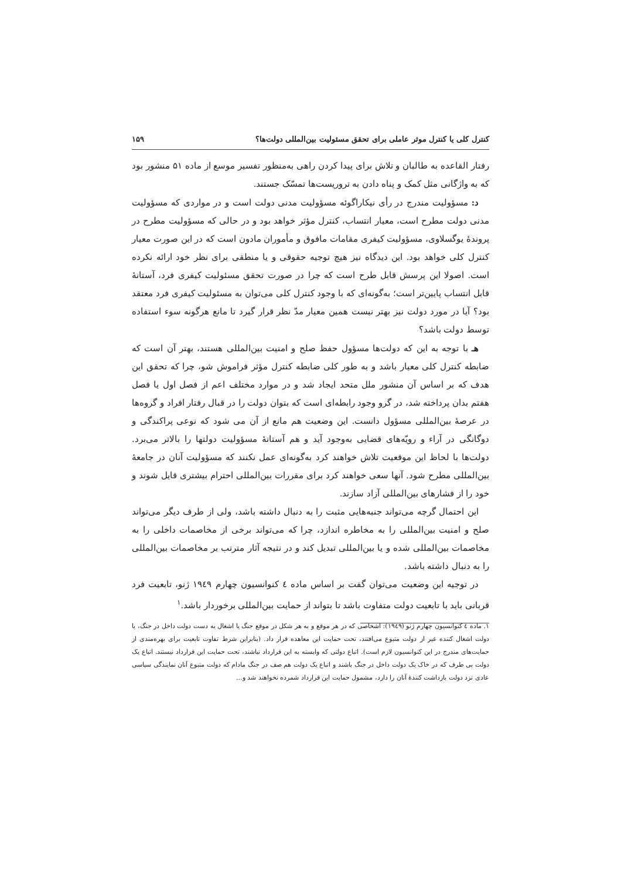کنترل کلی یا کنترل موثر عاملی برای تحقق مسئولیت بین‌المللی دولت‌ها؟ ۱۵۹
رفتار القاعده به طالبان و تلاش برای پیدا کردن راهی به‌منظور تفسیر موسع از ماده ۵۱ منشور بود که به واژگانی مثل کمک و پناه دادن به تروریست‌ها تمسّک جستند.
د: مسؤولیت مندرج در رأی نیکاراگوئه مسؤولیت مدنی دولت است و در مواردی که مسؤولیت مدنی دولت مطرح است، معیار انتساب، کنترل مؤثر خواهد بود و در حالی که مسؤولیت مطرح در پروندهٔ یوگسلاوی، مسؤولیت کیفری مقامات مافوق و مأموران مادون است که در این صورت معیار کنترل کلی خواهد بود. این دیدگاه نیز هیچ توجیه حقوقی و یا منطقی برای نظر خود ارائه نکرده است. اصولا این پرسش قابل طرح است که چرا در صورت تحقق مسئولیت کیفری فرد، آستانهٔ قابل انتساب پایین‌تر است؛ به‌گونه‌ای که با وجود کنترل کلی می‌توان به مسئولیت کیفری فرد معتقد بود؟ آیا در مورد دولت نیز بهتر نیست همین معیار مدّ نظر قرار گیرد تا مانع هرگونه سوء استفاده توسط دولت باشد؟
هـ با توجه به این که دولت‌ها مسؤول حفظ صلح و امنیت بین‌المللی هستند، بهتر آن است که ضابطه کنترل کلی معیار باشد و به طور کلی ضابطه کنترل مؤثر فراموش شو، چرا که تحقق این هدف که بر اساس آن منشور ملل متحد ایجاد شد و در موارد مختلف اعم از فصل اول یا فصل هفتم بدان پرداخته شد، در گرو وجود رابطه‌ای است که بتوان دولت را در قبال رفتار افراد و گروه‌ها در عرصهٔ بین‌المللی مسؤول دانست. این وضعیت هم مانع از آن می شود که نوعی پراکندگی و دوگانگی در آراء و رویّه‌های قضایی به‌وجود آید و هم آستانهٔ مسؤولیت دولتها را بالاتر می‌برد. دولت‌ها با لحاظ این موقعیت تلاش خواهند کرد به‌گونه‌ای عمل نکنند که مسؤولیت آنان در جامعهٔ بین‌المللی مطرح شود. آنها سعی خواهند کرد برای مقررات بین‌المللی احترام بیشتری قایل شوند و خود را از فشارهای بین‌المللی آزاد سازند.
این احتمال گرچه می‌تواند جنبه‌هایی مثبت را به دنبال داشته باشد، ولی از طرف دیگر می‌تواند صلح و امنیت بین‌المللی را به مخاطره اندازد، چرا که می‌تواند برخی از مخاصمات داخلی را به مخاصمات بین‌المللی شده و یا بین‌المللی تبدیل کند و در نتیجه آثار مترتب بر مخاصمات بین‌المللی را به دنبال داشته باشد.
در توجیه این وضعیت می‌توان گفت بر اساس ماده ٤ کنوانسیون چهارم ١٩٤٩ ژنو، تابعیت فرد قربانی باید با تابعیت دولت متفاوت باشد تا بتواند از حمایت بین‌المللی برخوردار باشد.<sup>١</sup>
١. ماده ٤ کنوانسیون چهارم ژنو (١٩٤٩): اشخاصی که در هر موقع و به هر شکل در موقع جنگ یا اشغال به دست دولت داخل در جنگ، یا دولت اشغال کننده غیر از دولت متبوع می‌افتند، تحت حمایت این معاهده قرار داد. (بنابراین شرط تفاوت تابعیت برای بهره‌مندی از حمایت‌های مندرج در این کنوانسیون لازم است). اتباع دولتی که وابسته به این قرارداد نباشند، تحت حمایت این قرارداد نیستند. اتباع یک دولت بی طرف که در خاک یک دولت داخل در جنگ باشند و اتباع یک دولت هم صف در جنگ مادام که دولت متبوع آنان نمایندگی سیاسی عادی نزد دولت بازداشت کنندهٔ آنان را دارد، مشمول حمایت این قرارداد شمرده نخواهند شد و...